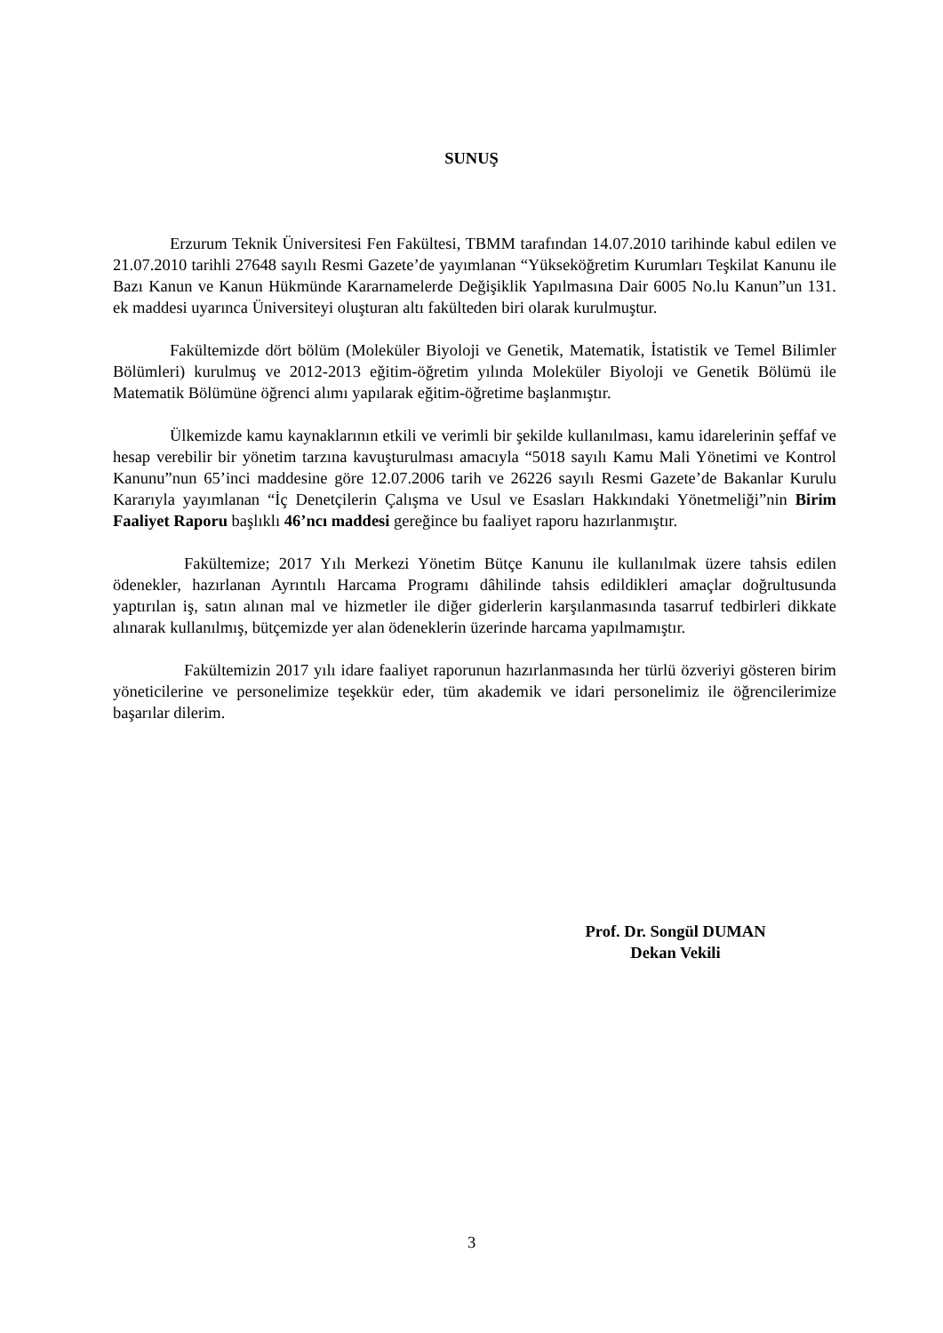SUNUŞ
Erzurum Teknik Üniversitesi Fen Fakültesi, TBMM tarafından 14.07.2010 tarihinde kabul edilen ve 21.07.2010 tarihli 27648 sayılı Resmi Gazete’de yayımlanan “Yükseköğretim Kurumları Teşkilat Kanunu ile Bazı Kanun ve Kanun Hükmünde Kararnamelerde Değişiklik Yapılmasına Dair 6005 No.lu Kanun”un 131. ek maddesi uyarınca Üniversiteyi oluşturan altı fakülteden biri olarak kurulmuştur.
Fakültemizde dört bölüm (Moleküler Biyoloji ve Genetik, Matematik, İstatistik ve Temel Bilimler Bölümleri) kurulmuş ve 2012-2013 eğitim-öğretim yılında Moleküler Biyoloji ve Genetik Bölümü ile Matematik Bölümüne öğrenci alımı yapılarak eğitim-öğretime başlanmıştır.
Ülkemizde kamu kaynaklarının etkili ve verimli bir şekilde kullanılması, kamu idarelerinin şeffaf ve hesap verebilir bir yönetim tarzına kavuşturulması amacıyla “5018 sayılı Kamu Mali Yönetimi ve Kontrol Kanunu”nun 65’inci maddesine göre 12.07.2006 tarih ve 26226 sayılı Resmi Gazete’de Bakanlar Kurulu Kararıyla yayımlanan “İç Denetçilerin Çalışma ve Usul ve Esasları Hakkındaki Yönetmeliği”nin Birim Faaliyet Raporu başlıklı 46’ncı maddesi gereğince bu faaliyet raporu hazırlanmıştır.
Fakültemize; 2017 Yılı Merkezi Yönetim Bütçe Kanunu ile kullanılmak üzere tahsis edilen ödenekler, hazırlanan Ayrıntılı Harcama Programı dâhilinde tahsis edildikleri amaçlar doğrultusunda yaptırılan iş, satın alınan mal ve hizmetler ile diğer giderlerin karşılanmasında tasarruf tedbirleri dikkate alınarak kullanılmış, bütçemizde yer alan ödeneklerin üzerinde harcama yapılmamıştır.
Fakültemizin 2017 yılı idare faaliyet raporunun hazırlanmasında her türlü özveriyi gösteren birim yöneticilerine ve personelimize teşekkür eder, tüm akademik ve idari personelimiz ile öğrencilerimize başarılar dilerim.
Prof. Dr. Songül DUMAN
Dekan Vekili
3